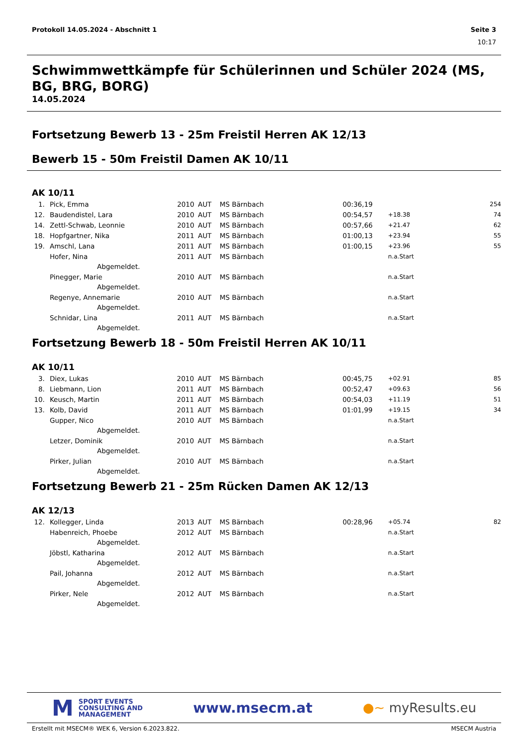Protokoll 14.05.2024 - Abschnitt 1 Seite 3
10:17
Schwimmwettkämpfe für Schülerinnen und Schüler 2024 (MS, BG, BRG, BORG)
14.05.2024
Fortsetzung Bewerb 13 - 25m Freistil Herren AK 12/13
Bewerb 15 - 50m Freistil Damen AK 10/11
AK 10/11
| 1. | Pick, Emma | 2010 | AUT | MS Bärnbach | 00:36,19 | | 254 |
| 12. | Baudendistel, Lara | 2010 | AUT | MS Bärnbach | 00:54,57 | +18.38 | 74 |
| 14. | Zettl-Schwab, Leonnie | 2010 | AUT | MS Bärnbach | 00:57,66 | +21.47 | 62 |
| 18. | Hopfgartner, Nika | 2011 | AUT | MS Bärnbach | 01:00,13 | +23.94 | 55 |
| 19. | Amschl, Lana | 2011 | AUT | MS Bärnbach | 01:00,15 | +23.96 | 55 |
| | Hofer, Nina | 2011 | AUT | MS Bärnbach | | n.a.Start | |
| | Abgemeldet. | | | | | | |
| | Pinegger, Marie | 2010 | AUT | MS Bärnbach | | n.a.Start | |
| | Abgemeldet. | | | | | | |
| | Regenye, Annemarie | 2010 | AUT | MS Bärnbach | | n.a.Start | |
| | Abgemeldet. | | | | | | |
| | Schnidar, Lina | 2011 | AUT | MS Bärnbach | | n.a.Start | |
| | Abgemeldet. | | | | | | |
Fortsetzung Bewerb 18 - 50m Freistil Herren AK 10/11
AK 10/11
| 3. | Diex, Lukas | 2010 | AUT | MS Bärnbach | 00:45,75 | +02.91 | 85 |
| 8. | Liebmann, Lion | 2011 | AUT | MS Bärnbach | 00:52,47 | +09.63 | 56 |
| 10. | Keusch, Martin | 2011 | AUT | MS Bärnbach | 00:54,03 | +11.19 | 51 |
| 13. | Kolb, David | 2011 | AUT | MS Bärnbach | 01:01,99 | +19.15 | 34 |
| | Gupper, Nico | 2010 | AUT | MS Bärnbach | | n.a.Start | |
| | Abgemeldet. | | | | | | |
| | Letzer, Dominik | 2010 | AUT | MS Bärnbach | | n.a.Start | |
| | Abgemeldet. | | | | | | |
| | Pirker, Julian | 2010 | AUT | MS Bärnbach | | n.a.Start | |
| | Abgemeldet. | | | | | | |
Fortsetzung Bewerb 21 - 25m Rücken Damen AK 12/13
AK 12/13
| 12. | Kollegger, Linda | 2013 | AUT | MS Bärnbach | 00:28,96 | +05.74 | 82 |
| | Habenreich, Phoebe | 2012 | AUT | MS Bärnbach | | n.a.Start | |
| | Abgemeldet. | | | | | | |
| | Jöbstl, Katharina | 2012 | AUT | MS Bärnbach | | n.a.Start | |
| | Abgemeldet. | | | | | | |
| | Pail, Johanna | 2012 | AUT | MS Bärnbach | | n.a.Start | |
| | Abgemeldet. | | | | | | |
| | Pirker, Nele | 2012 | AUT | MS Bärnbach | | n.a.Start | |
| | Abgemeldet. | | | | | | |
M
SPORT EVENTS
CONSULTING AND
MANAGEMENT
www.msecm.at ●~ myResults.eu
Erstellt mit MSECM® WEK 6, Version 6.2023.822. MSECM Austria